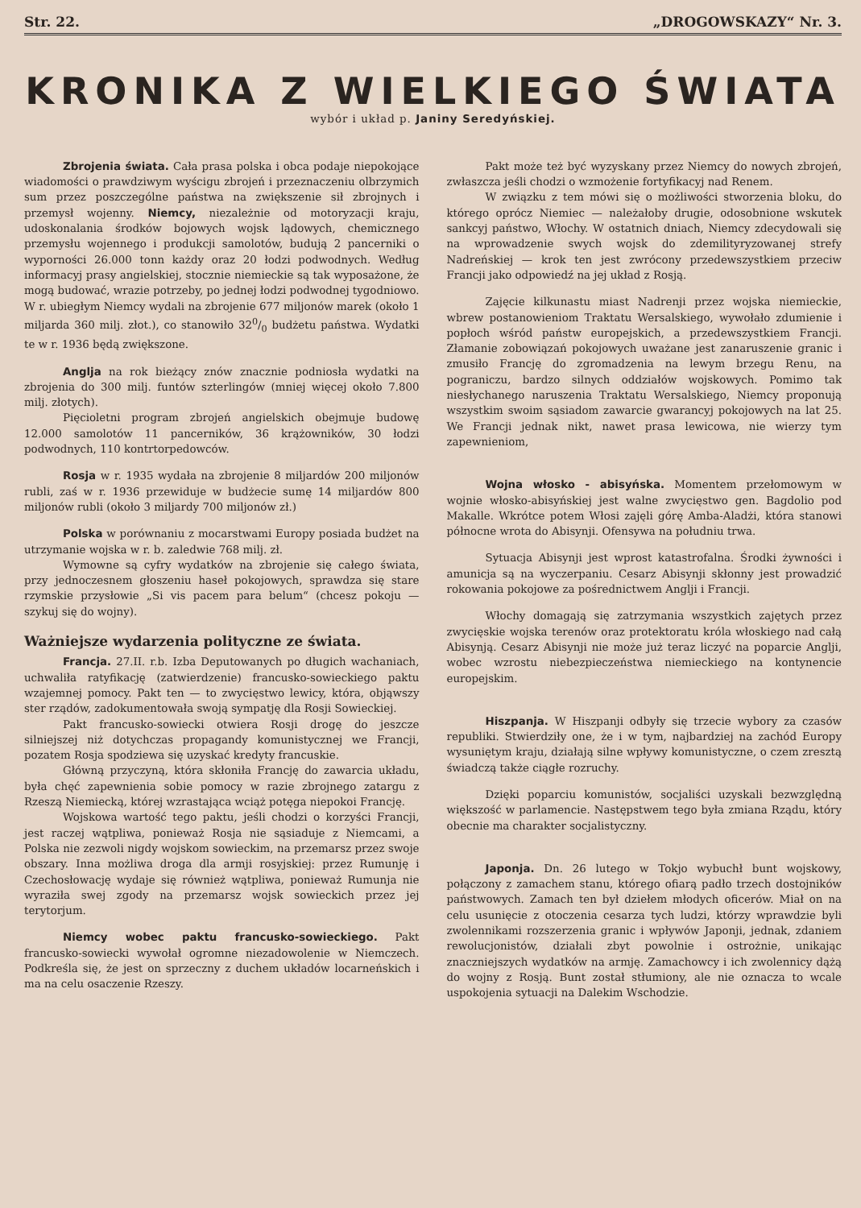Str. 22. „DROGOWSKAZY“ Nr. 3.
KRONIKA Z WIELKIEGO ŚWIATA
wybór i układ p. Janiny Seredyńskiej.
Zbrojenia świata. Cała prasa polska i obca podaje niepokojące wiadomości o prawdziwym wyścigu zbrojeń i przeznaczeniu olbrzymich sum przez poszczególne państwa na zwiększenie sił zbrojnych i przemysł wojenny. Niemcy, niezależnie od motoryzacji kraju, udoskonalania środków bojowych wojsk lądowych, chemicznego przemysłu wojennego i produkcji samolotów, budują 2 pancerniki o wyporności 26.000 tonn każdy oraz 20 łodzi podwodnych. Według informacyj prasy angielskiej, stocznie niemieckie są tak wyposażone, że mogą budować, wrazie potrzeby, po jednej łodzi podwodnej tygodniowo. W r. ubiegłym Niemcy wydali na zbrojenie 677 miljonów marek (około 1 miljarda 360 milj. złot.), co stanowiło 320/0 budżetu państwa. Wydatki te w r. 1936 będą zwiększone.
Anglja na rok bieżący znów znacznie podniosła wydatki na zbrojenia do 300 milj. funtów szterlingów (mniej więcej około 7.800 milj. złotych).
Pięcioletni program zbrojeń angielskich obejmuje budowę 12.000 samolotów 11 pancerników, 36 krążowników, 30 łodzi podwodnych, 110 kontrtorpedowców.
Rosja w r. 1935 wydała na zbrojenie 8 miljardów 200 miljonów rubli, zaś w r. 1936 przewiduje w budżecie sumę 14 miljardów 800 miljonów rubli (około 3 miljardy 700 miljonów zł.)
Polska w porównaniu z mocarstwami Europy posiada budżet na utrzymanie wojska w r. b. zaledwie 768 milj. zł.
Wymowne są cyfry wydatków na zbrojenie się całego świata, przy jednoczesnem głoszeniu haseł pokojowych, sprawdza się stare rzymskie przysłowie „Si vis pacem para belum“ (chcesz pokoju — szykuj się do wojny).
Ważniejsze wydarzenia polityczne ze świata.
Francja. 27.II. r.b. Izba Deputowanych po długich wachaniach, uchwaliła ratyfikację (zatwierdzenie) francusko-sowieckiego paktu wzajemnej pomocy. Pakt ten — to zwycięstwo lewicy, która, objąwszy ster rządów, zadokumentowała swoją sympatję dla Rosji Sowieckiej.
Pakt francusko-sowiecki otwiera Rosji drogę do jeszcze silniejszej niż dotychczas propagandy komunistycznej we Francji, pozatem Rosja spodziewa się uzyskać kredyty francuskie.
Główną przyczyną, która skłoniła Francję do zawarcia układu, była chęć zapewnienia sobie pomocy w razie zbrojnego zatargu z Rzeszą Niemiecką, której wzrastająca wciąż potęga niepokoi Francję.
Wojskowa wartość tego paktu, jeśli chodzi o korzyści Francji, jest raczej wątpliwa, ponieważ Rosja nie sąsiaduje z Niemcami, a Polska nie zezwoli nigdy wojskom sowieckim, na przemarsz przez swoje obszary. Inna możliwa droga dla armji rosyjskiej: przez Rumunję i Czechosłowację wydaje się również wątpliwa, ponieważ Rumunja nie wyraziła swej zgody na przemarsz wojsk sowieckich przez jej terytorjum.
Niemcy wobec paktu francusko-sowieckiego. Pakt francusko-sowiecki wywołał ogromne niezadowolenie w Niemczech. Podkreśla się, że jest on sprzeczny z duchem układów locarneńskich i ma na celu osaczenie Rzeszy.
Pakt może też być wyzyskany przez Niemcy do nowych zbrojeń, zwłaszcza jeśli chodzi o wzmożenie fortyfikacyj nad Renem.
W związku z tem mówi się o możliwości stworzenia bloku, do którego oprócz Niemiec — należałoby drugie, odosobnione wskutek sankcyj państwo, Włochy. W ostatnich dniach, Niemcy zdecydowali się na wprowadzenie swych wojsk do zdemilityryzowanej strefy Nadreńskiej — krok ten jest zwrócony przedewszystkiem przeciw Francji jako odpowiedź na jej układ z Rosją.
Zajęcie kilkunastu miast Nadrenji przez wojska niemieckie, wbrew postanowieniom Traktatu Wersalskiego, wywołało zdumienie i popłoch wśród państw europejskich, a przedewszystkiem Francji. Złamanie zobowiązań pokojowych uważane jest zanaruszenie granic i zmusiło Francję do zgromadzenia na lewym brzegu Renu, na pograniczu, bardzo silnych oddziałów wojskowych. Pomimo tak niesłychanego naruszenia Traktatu Wersalskiego, Niemcy proponują wszystkim swoim sąsiadom zawarcie gwarancyj pokojowych na lat 25. We Francji jednak nikt, nawet prasa lewicowa, nie wierzy tym zapewnieniom,
Wojna włosko - abisyńska. Momentem przełomowym w wojnie włosko-abisyńskiej jest walne zwycięstwo gen. Bagdolio pod Makalle. Wkrótce potem Włosi zajęli górę Amba-Aladżi, która stanowi północne wrota do Abisynji. Ofensywa na południu trwa.
Sytuacja Abisynji jest wprost katastrofalna. Środki żywności i amunicja są na wyczerpaniu. Cesarz Abisynji skłonny jest prowadzić rokowania pokojowe za pośrednictwem Anglji i Francji.
Włochy domagają się zatrzymania wszystkich zajętych przez zwycięskie wojska terenów oraz protektoratu króla włoskiego nad całą Abisynją. Cesarz Abisynji nie może już teraz liczyć na poparcie Anglji, wobec wzrostu niebezpieczeństwa niemieckiego na kontynencie europejskim.
Hiszpanja. W Hiszpanji odbyły się trzecie wybory za czasów republiki. Stwierdziły one, że i w tym, najbardziej na zachód Europy wysuniętym kraju, działają silne wpływy komunistyczne, o czem zresztą świadczą także ciągłe rozruchy.
Dzięki poparciu komunistów, socjaliści uzyskali bezwzględną większość w parlamencie. Następstwem tego była zmiana Rządu, który obecnie ma charakter socjalistyczny.
Japonja. Dn. 26 lutego w Tokjo wybuchł bunt wojskowy, połączony z zamachem stanu, którego ofiarą padło trzech dostojników państwowych. Zamach ten był dziełem młodych oficerów. Miał on na celu usunięcie z otoczenia cesarza tych ludzi, którzy wprawdzie byli zwolennikami rozszerzenia granic i wpływów Japonji, jednak, zdaniem rewolucjonistów, działali zbyt powolnie i ostrożnie, unikając znaczniejszych wydatków na armję. Zamachowcy i ich zwolennicy dążą do wojny z Rosją. Bunt został stłumiony, ale nie oznacza to wcale uspokojenia sytuacji na Dalekim Wschodzie.